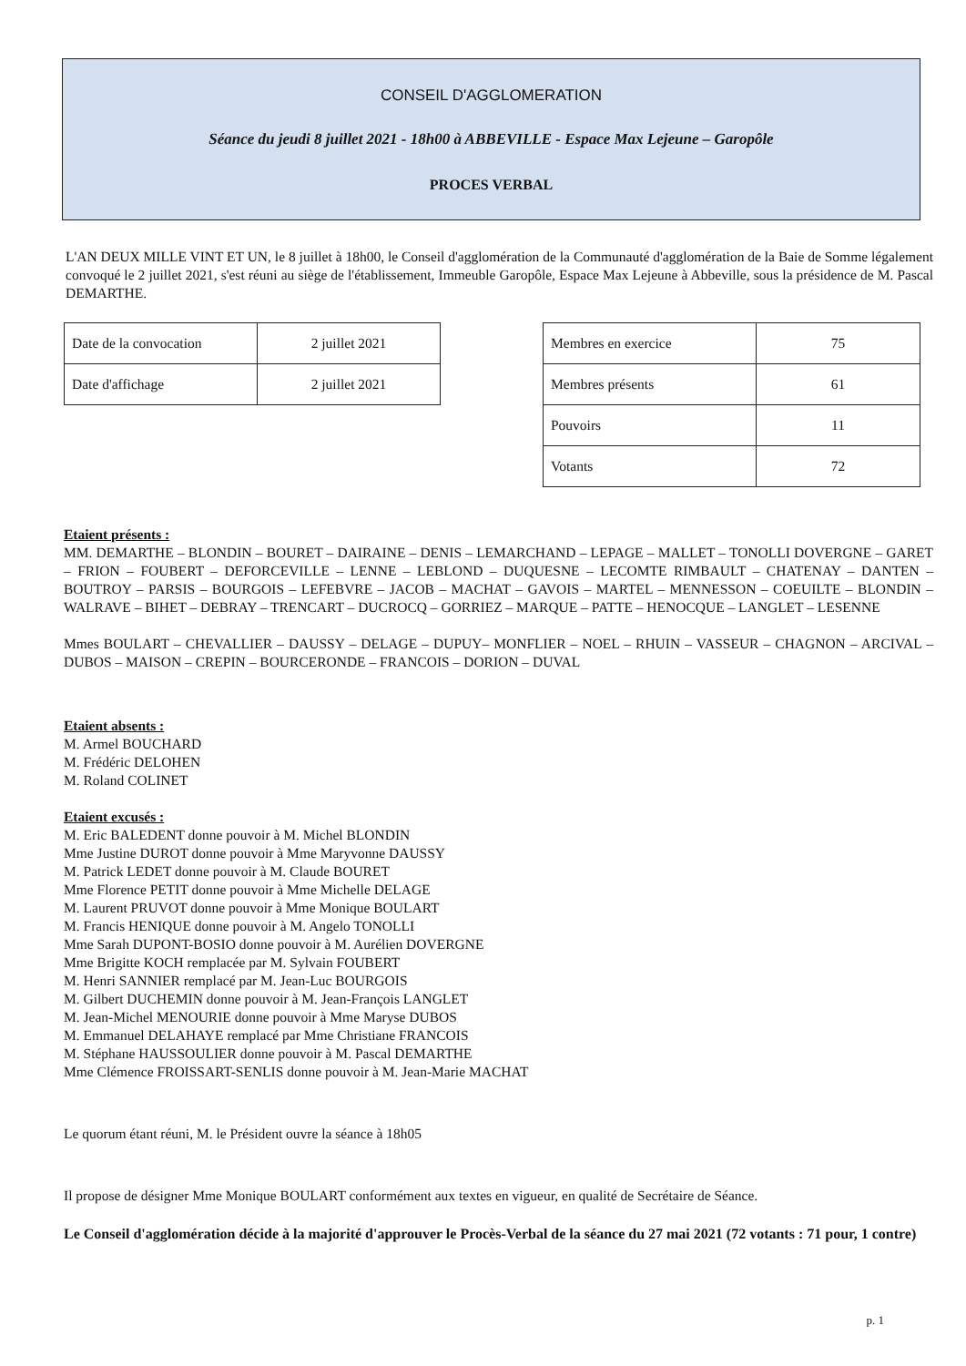CONSEIL D'AGGLOMERATION
Séance du jeudi 8 juillet 2021 - 18h00 à ABBEVILLE - Espace Max Lejeune – Garopôle
PROCES VERBAL
L'AN DEUX MILLE VINT ET UN, le 8 juillet à 18h00, le Conseil d'agglomération de la Communauté d'agglomération de la Baie de Somme légalement convoqué le 2 juillet 2021, s'est réuni au siège de l'établissement, Immeuble Garopôle, Espace Max Lejeune à Abbeville, sous la présidence de M. Pascal DEMARTHE.
| Date de la convocation | 2 juillet 2021 |
| Date d'affichage | 2 juillet 2021 |
| Membres en exercice | 75 |
| Membres présents | 61 |
| Pouvoirs | 11 |
| Votants | 72 |
Etaient présents :
MM. DEMARTHE – BLONDIN – BOURET – DAIRAINE – DENIS – LEMARCHAND – LEPAGE – MALLET – TONOLLI DOVERGNE – GARET – FRION – FOUBERT – DEFORCEVILLE – LENNE – LEBLOND – DUQUESNE – LECOMTE RIMBAULT – CHATENAY – DANTEN – BOUTROY – PARSIS – BOURGOIS – LEFEBVRE – JACOB – MACHAT – GAVOIS – MARTEL – MENNESSON – COEUILTE – BLONDIN – WALRAVE – BIHET – DEBRAY – TRENCART – DUCROCQ – GORRIEZ – MARQUE – PATTE – HENOCQUE – LANGLET – LESENNE
Mmes BOULART – CHEVALLIER – DAUSSY – DELAGE – DUPUY– MONFLIER – NOEL – RHUIN – VASSEUR – CHAGNON – ARCIVAL – DUBOS – MAISON – CREPIN – BOURCERONDE – FRANCOIS – DORION – DUVAL
Etaient absents :
M. Armel BOUCHARD
M. Frédéric DELOHEN
M. Roland COLINET
Etaient excusés :
M. Eric BALEDENT donne pouvoir à M. Michel BLONDIN
Mme Justine DUROT donne pouvoir à Mme Maryvonne DAUSSY
M. Patrick LEDET donne pouvoir à M. Claude BOURET
Mme Florence PETIT donne pouvoir à Mme Michelle DELAGE
M. Laurent PRUVOT donne pouvoir à Mme Monique BOULART
M. Francis HENIQUE donne pouvoir à M. Angelo TONOLLI
Mme Sarah DUPONT-BOSIO donne pouvoir à M. Aurélien DOVERGNE
Mme Brigitte KOCH remplacée par M. Sylvain FOUBERT
M. Henri SANNIER remplacé par M. Jean-Luc BOURGOIS
M. Gilbert DUCHEMIN donne pouvoir à M. Jean-François LANGLET
M. Jean-Michel MENOURIE donne pouvoir à Mme Maryse DUBOS
M. Emmanuel DELAHAYE remplacé par Mme Christiane FRANCOIS
M. Stéphane HAUSSOULIER donne pouvoir à M. Pascal DEMARTHE
Mme Clémence FROISSART-SENLIS donne pouvoir à M. Jean-Marie MACHAT
Le quorum étant réuni, M. le Président ouvre la séance à 18h05
Il propose de désigner Mme Monique BOULART conformément aux textes en vigueur, en qualité de Secrétaire de Séance.
Le Conseil d'agglomération décide à la majorité d'approuver le Procès-Verbal de la séance du 27 mai 2021 (72 votants : 71 pour, 1 contre)
p. 1